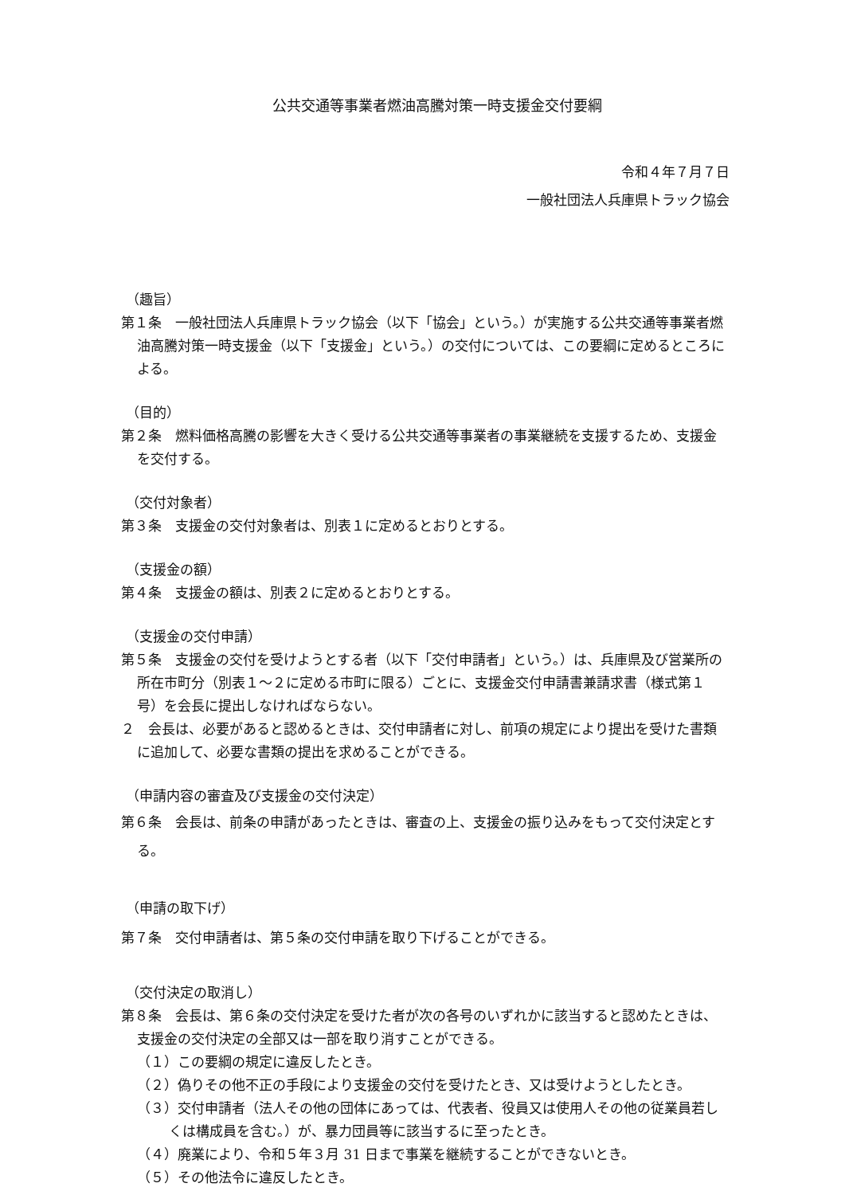公共交通等事業者燃油高騰対策一時支援金交付要綱
令和４年７月７日
一般社団法人兵庫県トラック協会
（趣旨）
第１条　一般社団法人兵庫県トラック協会（以下「協会」という。）が実施する公共交通等事業者燃油高騰対策一時支援金（以下「支援金」という。）の交付については、この要綱に定めるところによる。
（目的）
第２条　燃料価格高騰の影響を大きく受ける公共交通等事業者の事業継続を支援するため、支援金を交付する。
（交付対象者）
第３条　支援金の交付対象者は、別表１に定めるとおりとする。
（支援金の額）
第４条　支援金の額は、別表２に定めるとおりとする。
（支援金の交付申請）
第５条　支援金の交付を受けようとする者（以下「交付申請者」という。）は、兵庫県及び営業所の所在市町分（別表１～２に定める市町に限る）ごとに、支援金交付申請書兼請求書（様式第１号）を会長に提出しなければならない。
２　会長は、必要があると認めるときは、交付申請者に対し、前項の規定により提出を受けた書類に追加して、必要な書類の提出を求めることができる。
（申請内容の審査及び支援金の交付決定）
第６条　会長は、前条の申請があったときは、審査の上、支援金の振り込みをもって交付決定とする。
（申請の取下げ）
第７条　交付申請者は、第５条の交付申請を取り下げることができる。
（交付決定の取消し）
第８条　会長は、第６条の交付決定を受けた者が次の各号のいずれかに該当すると認めたときは、支援金の交付決定の全部又は一部を取り消すことができる。
（１）この要綱の規定に違反したとき。
（２）偽りその他不正の手段により支援金の交付を受けたとき、又は受けようとしたとき。
（３）交付申請者（法人その他の団体にあっては、代表者、役員又は使用人その他の従業員若しくは構成員を含む。）が、暴力団員等に該当するに至ったとき。
（４）廃業により、令和５年３月 31 日まで事業を継続することができないとき。
（５）その他法令に違反したとき。